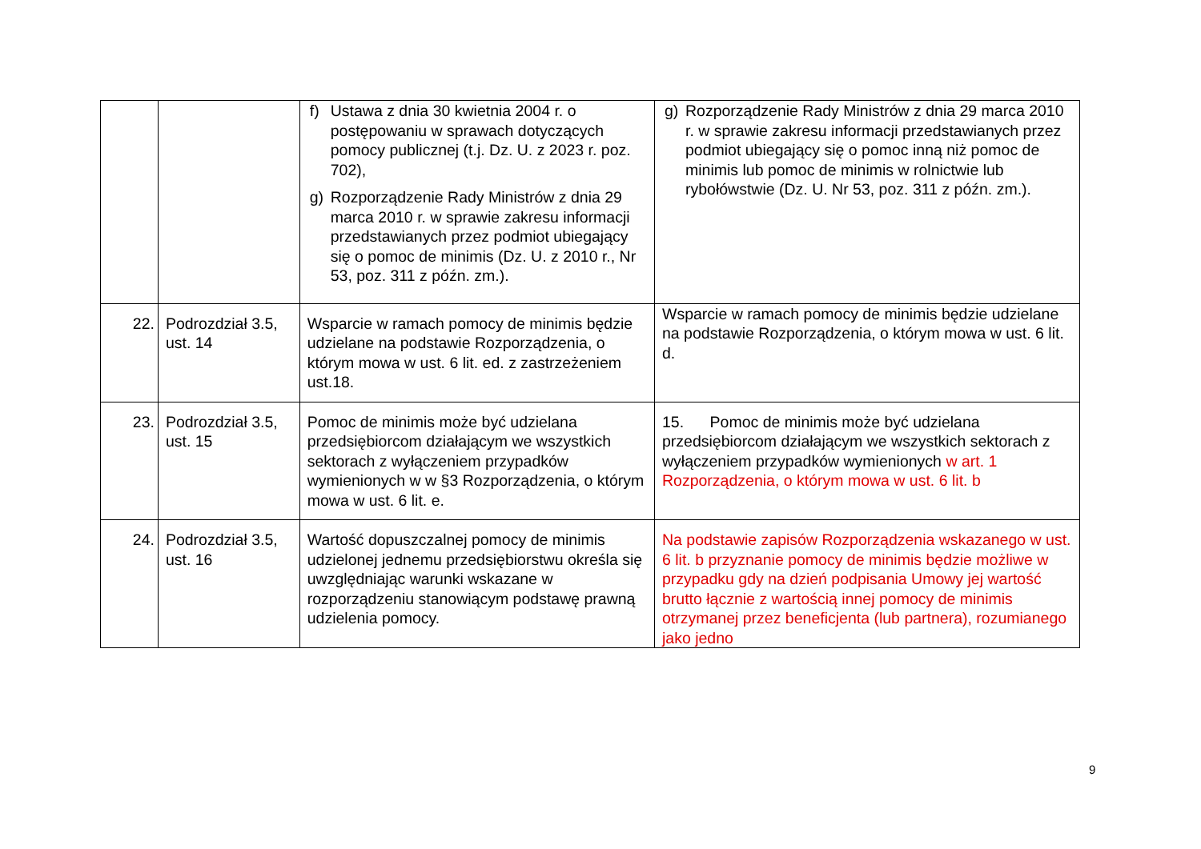| | | f) Ustawa z dnia 30 kwietnia 2004 r. o postępowaniu w sprawach dotyczących pomocy publicznej (t.j. Dz. U. z 2023 r. poz. 702), g) Rozporządzenie Rady Ministrów z dnia 29 marca 2010 r. w sprawie zakresu informacji przedstawianych przez podmiot ubiegający się o pomoc de minimis (Dz. U. z 2010 r., Nr 53, poz. 311 z późn. zm.). | g) Rozporządzenie Rady Ministrów z dnia 29 marca 2010 r. w sprawie zakresu informacji przedstawianych przez podmiot ubiegający się o pomoc inną niż pomoc de minimis lub pomoc de minimis w rolnictwie lub rybołówstwie (Dz. U. Nr 53, poz. 311 z późn. zm.). |
| 22. | Podrozdział 3.5, ust. 14 | Wsparcie w ramach pomocy de minimis będzie udzielane na podstawie Rozporządzenia, o którym mowa w ust. 6 lit. ed. z zastrzeżeniem ust.18. | Wsparcie w ramach pomocy de minimis będzie udzielane na podstawie Rozporządzenia, o którym mowa w ust. 6 lit. d. |
| 23. | Podrozdział 3.5, ust. 15 | Pomoc de minimis może być udzielana przedsiębiorcom działającym we wszystkich sektorach z wyłączeniem przypadków wymienionych w w §3 Rozporządzenia, o którym mowa w ust. 6 lit. e. | 15. Pomoc de minimis może być udzielana przedsiębiorcom działającym we wszystkich sektorach z wyłączeniem przypadków wymienionych w art. 1 Rozporządzenia, o którym mowa w ust. 6 lit. b |
| 24. | Podrozdział 3.5, ust. 16 | Wartość dopuszczalnej pomocy de minimis udzielonej jednemu przedsiębiorstwu określa się uwzględniając warunki wskazane w rozporządzeniu stanowiącym podstawę prawną udzielenia pomocy. | Na podstawie zapisów Rozporządzenia wskazanego w ust. 6 lit. b przyznanie pomocy de minimis będzie możliwe w przypadku gdy na dzień podpisania Umowy jej wartość brutto łącznie z wartością innej pomocy de minimis otrzymanej przez beneficjenta (lub partnera), rozumianego jako jedno |
9